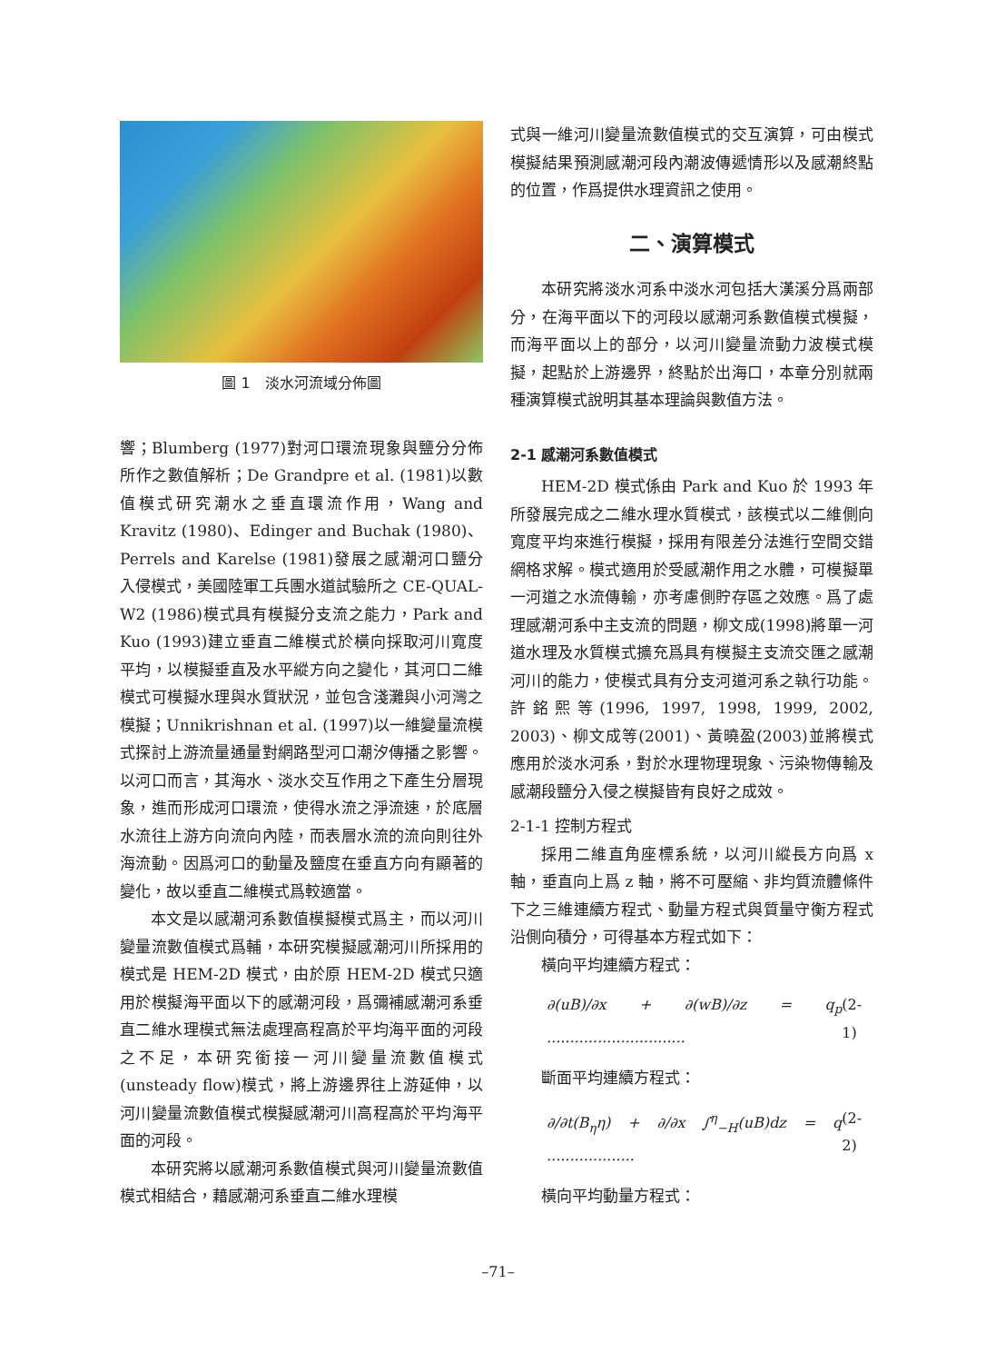圖 1　淡水河流域分佈圖
響；Blumberg (1977)對河口環流現象與鹽分分佈所作之數值解析；De Grandpre et al. (1981)以數值模式研究潮水之垂直環流作用，Wang and Kravitz (1980)、Edinger and Buchak (1980)、Perrels and Karelse (1981)發展之感潮河口鹽分入侵模式，美國陸軍工兵團水道試驗所之 CE-QUAL- W2 (1986)模式具有模擬分支流之能力，Park and Kuo (1993)建立垂直二維模式於橫向採取河川寬度平均，以模擬垂直及水平縱方向之變化，其河口二維模式可模擬水理與水質狀況，並包含淺灘與小河灣之模擬；Unnikrishnan et al. (1997)以一維變量流模式探討上游流量通量對網路型河口潮汐傳播之影響。以河口而言，其海水、淡水交互作用之下產生分層現象，進而形成河口環流，使得水流之淨流速，於底層水流往上游方向流向內陸，而表層水流的流向則往外海流動。因爲河口的動量及鹽度在垂直方向有顯著的變化，故以垂直二維模式爲較適當。
本文是以感潮河系數值模擬模式爲主，而以河川變量流數值模式爲輔，本研究模擬感潮河川所採用的模式是 HEM-2D 模式，由於原 HEM-2D 模式只適用於模擬海平面以下的感潮河段，爲彌補感潮河系垂直二維水理模式無法處理高程高於平均海平面的河段之不足，本研究銜接一河川變量流數值模式(unsteady flow)模式，將上游邊界往上游延伸，以河川變量流數值模式模擬感潮河川高程高於平均海平面的河段。
本研究將以感潮河系數值模式與河川變量流數值模式相結合，藉感潮河系垂直二維水理模
式與一維河川變量流數值模式的交互演算，可由模式模擬結果預測感潮河段內潮波傳遞情形以及感潮終點的位置，作爲提供水理資訊之使用。
二、演算模式
本研究將淡水河系中淡水河包括大漢溪分爲兩部分，在海平面以下的河段以感潮河系數值模式模擬，而海平面以上的部分，以河川變量流動力波模式模擬，起點於上游邊界，終點於出海口，本章分別就兩種演算模式說明其基本理論與數值方法。
2-1 感潮河系數值模式
HEM-2D 模式係由 Park and Kuo 於 1993 年所發展完成之二維水理水質模式，該模式以二維側向寬度平均來進行模擬，採用有限差分法進行空間交錯網格求解。模式適用於受感潮作用之水體，可模擬單一河道之水流傳輸，亦考慮側貯存區之效應。爲了處理感潮河系中主支流的問題，柳文成(1998)將單一河道水理及水質模式擴充爲具有模擬主支流交匯之感潮河川的能力，使模式具有分支河道河系之執行功能。許銘熙等(1996, 1997, 1998, 1999, 2002, 2003)、柳文成等(2001)、黃曉盈(2003)並將模式應用於淡水河系，對於水理物理現象、污染物傳輸及感潮段鹽分入侵之模擬皆有良好之成效。
2-1-1 控制方程式
採用二維直角座標系統，以河川縱長方向爲 x 軸，垂直向上爲 z 軸，將不可壓縮、非均質流體條件下之三維連續方程式、動量方程式與質量守衡方程式沿側向積分，可得基本方程式如下：
橫向平均連續方程式：
∂(uB)/∂x + ∂(wB)/∂z = q<sub>p</sub> .............................. (2-1)
斷面平均連續方程式：
∂/∂t(B<sub>η</sub>η) + ∂/∂x ∫<sup>η</sup><sub>−H</sub>(uB)dz = q ................... (2-2)
橫向平均動量方程式：
–71–